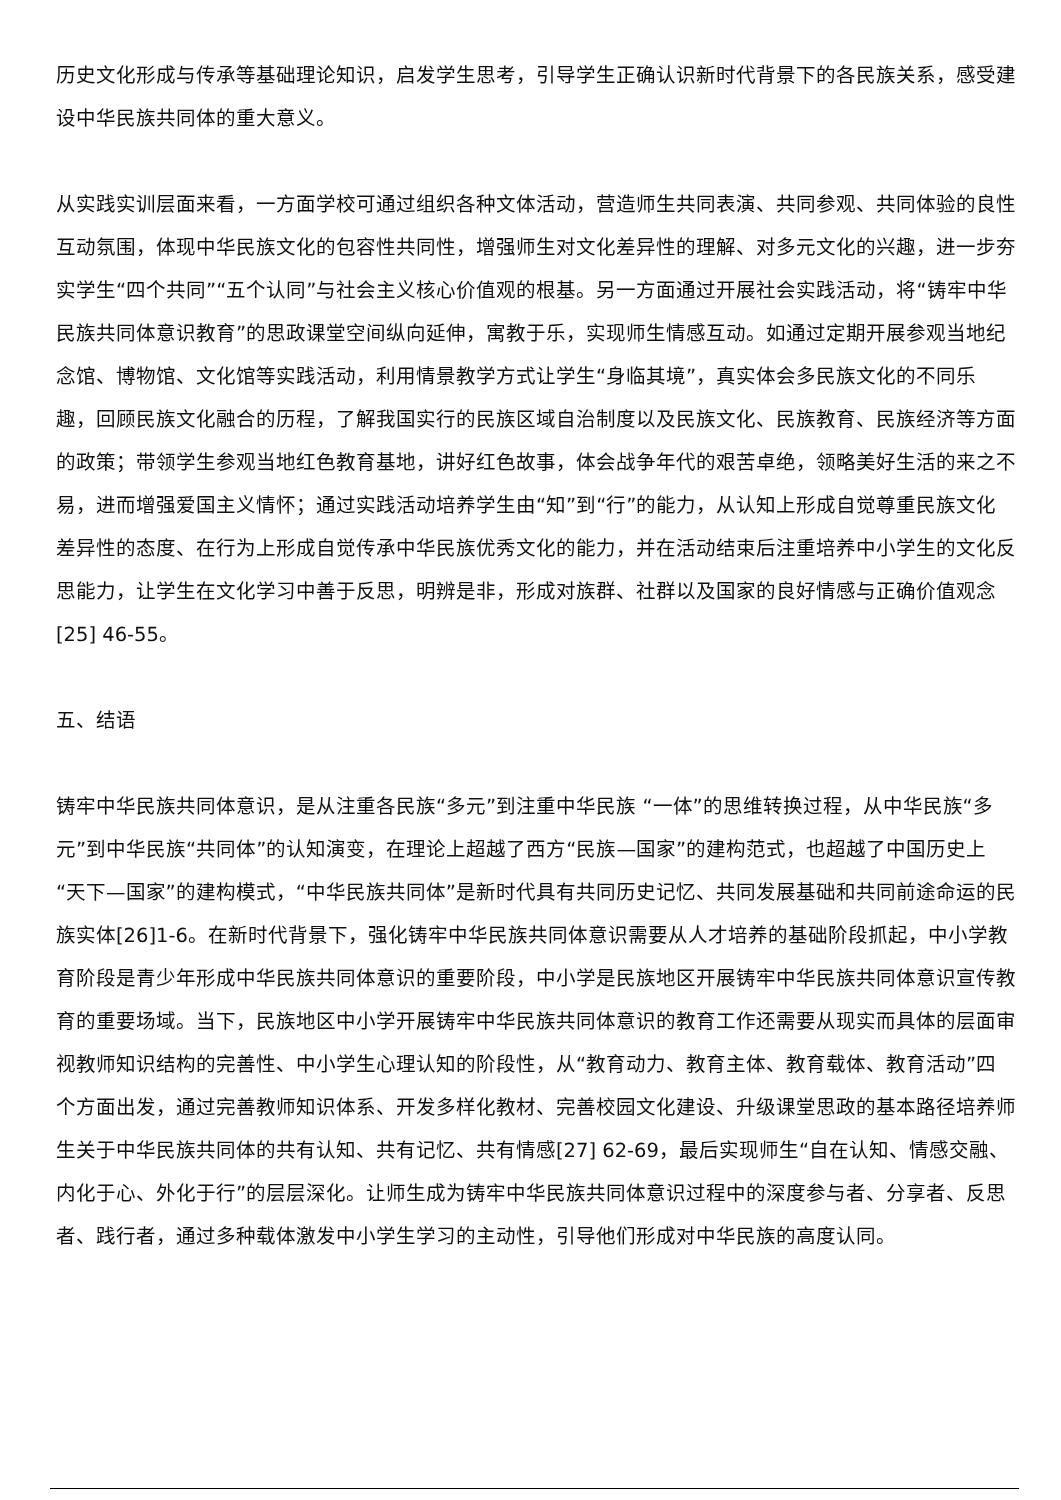历史文化形成与传承等基础理论知识，启发学生思考，引导学生正确认识新时代背景下的各民族关系，感受建设中华民族共同体的重大意义。
从实践实训层面来看，一方面学校可通过组织各种文体活动，营造师生共同表演、共同参观、共同体验的良性互动氛围，体现中华民族文化的包容性共同性，增强师生对文化差异性的理解、对多元文化的兴趣，进一步夯实学生“四个共同”“五个认同”与社会主义核心价值观的根基。另一方面通过开展社会实践活动，将“铸牢中华民族共同体意识教育”的思政课堂空间纵向延伸，寓教于乐，实现师生情感互动。如通过定期开展参观当地纪念馆、博物馆、文化馆等实践活动，利用情景教学方式让学生“身临其境”，真实体会多民族文化的不同乐趣，回顾民族文化融合的历程，了解我国实行的民族区域自治制度以及民族文化、民族教育、民族经济等方面的政策；带领学生参观当地红色教育基地，讲好红色故事，体会战争年代的艰苦卓绝，领略美好生活的来之不易，进而增强爱国主义情怀；通过实践活动培养学生由“知”到“行”的能力，从认知上形成自觉尊重民族文化差异性的态度、在行为上形成自觉传承中华民族优秀文化的能力，并在活动结束后注重培养中小学生的文化反思能力，让学生在文化学习中善于反思，明辨是非，形成对族群、社群以及国家的良好情感与正确价值观念[25] 46-55。
五、结语
铸牢中华民族共同体意识，是从注重各民族“多元”到注重中华民族 “一体”的思维转换过程，从中华民族“多元”到中华民族“共同体”的认知演变，在理论上超越了西方“民族—国家”的建构范式，也超越了中国历史上“天下—国家”的建构模式，“中华民族共同体”是新时代具有共同历史记忆、共同发展基础和共同前途命运的民族实体[26]1-6。在新时代背景下，强化铸牢中华民族共同体意识需要从人才培养的基础阶段抓起，中小学教育阶段是青少年形成中华民族共同体意识的重要阶段，中小学是民族地区开展铸牢中华民族共同体意识宣传教育的重要场域。当下，民族地区中小学开展铸牢中华民族共同体意识的教育工作还需要从现实而具体的层面审视教师知识结构的完善性、中小学生心理认知的阶段性，从“教育动力、教育主体、教育载体、教育活动”四个方面出发，通过完善教师知识体系、开发多样化教材、完善校园文化建设、升级课堂思政的基本路径培养师生关于中华民族共同体的共有认知、共有记忆、共有情感[27] 62-69，最后实现师生“自在认知、情感交融、内化于心、外化于行”的层层深化。让师生成为铸牢中华民族共同体意识过程中的深度参与者、分享者、反思者、践行者，通过多种载体激发中小学生学习的主动性，引导他们形成对中华民族的高度认同。